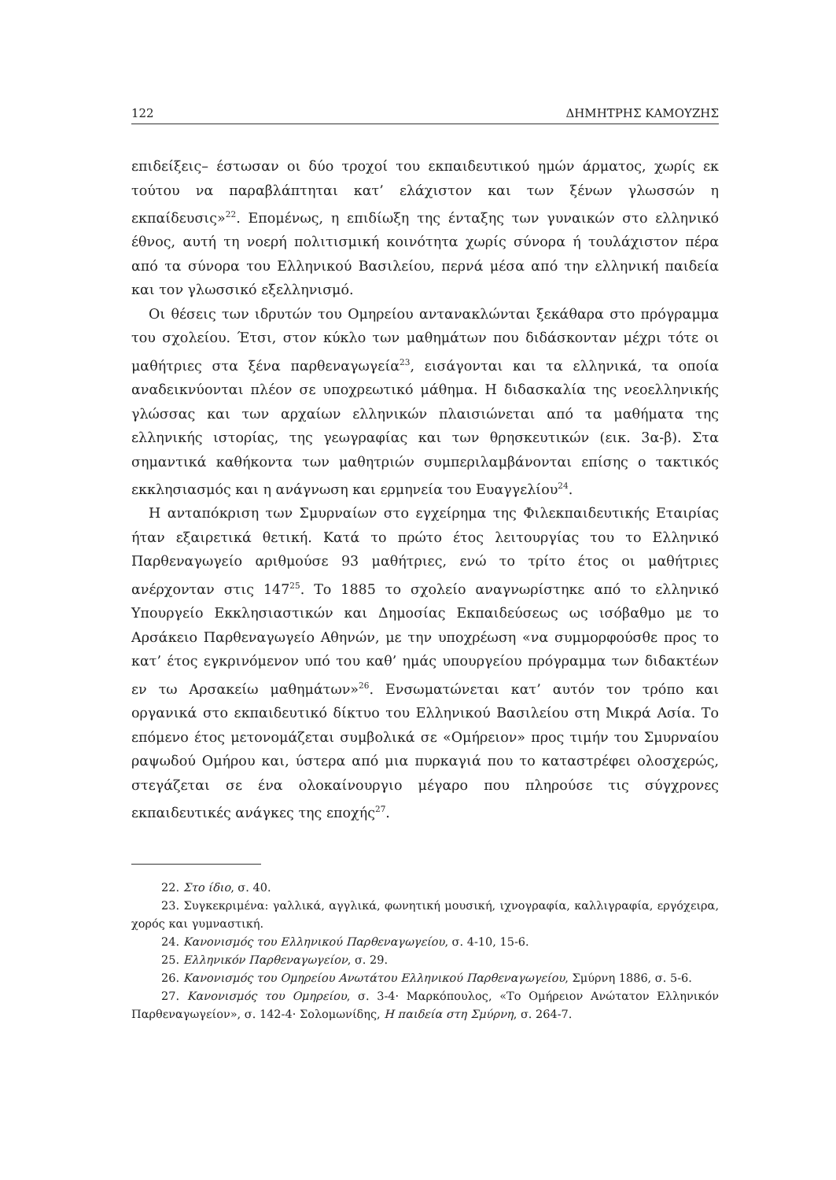122 ΔΗΜΗΤΡΗΣ ΚΑΜΟΥΖΗΣ
επιδείξεις– έστωσαν οι δύο τροχοί του εκπαιδευτικού ημών άρματος, χωρίς εκ τούτου να παραβλάπτηται κατ’ ελάχιστον και των ξένων γλωσσών η εκπαίδευσις»<sup>22</sup>. Επομένως, η επιδίωξη της ένταξης των γυναικών στο ελληνικό έθνος, αυτή τη νοερή πολιτισμική κοινότητα χωρίς σύνορα ή τουλάχιστον πέρα από τα σύνορα του Ελληνικού Βασιλείου, περνά μέσα από την ελληνική παιδεία και τον γλωσσικό εξελληνισμό.
Οι θέσεις των ιδρυτών του Ομηρείου αντανακλώνται ξεκάθαρα στο πρόγραμμα του σχολείου. Έτσι, στον κύκλο των μαθημάτων που διδάσκονταν μέχρι τότε οι μαθήτριες στα ξένα παρθεναγωγεία<sup>23</sup>, εισάγονται και τα ελληνικά, τα οποία αναδεικνύονται πλέον σε υποχρεωτικό μάθημα. Η διδασκαλία της νεοελληνικής γλώσσας και των αρχαίων ελληνικών πλαισιώνεται από τα μαθήματα της ελληνικής ιστορίας, της γεωγραφίας και των θρησκευτικών (εικ. 3α-β). Στα σημαντικά καθήκοντα των μαθητριών συμπεριλαμβάνονται επίσης ο τακτικός εκκλησιασμός και η ανάγνωση και ερμηνεία του Ευαγγελίου<sup>24</sup>.
Η ανταπόκριση των Σμυρναίων στο εγχείρημα της Φιλεκπαιδευτικής Εταιρίας ήταν εξαιρετικά θετική. Κατά το πρώτο έτος λειτουργίας του το Ελληνικό Παρθεναγωγείο αριθμούσε 93 μαθήτριες, ενώ το τρίτο έτος οι μαθήτριες ανέρχονταν στις 147<sup>25</sup>. Το 1885 το σχολείο αναγνωρίστηκε από το ελληνικό Υπουργείο Εκκλησιαστικών και Δημοσίας Εκπαιδεύσεως ως ισόβαθμο με το Αρσάκειο Παρθεναγωγείο Αθηνών, με την υποχρέωση «να συμμορφούσθε προς το κατ’ έτος εγκρινόμενον υπό του καθ’ ημάς υπουργείου πρόγραμμα των διδακτέων εν τω Αρσακείω μαθημάτων»<sup>26</sup>. Ενσωματώνεται κατ’ αυτόν τον τρόπο και οργανικά στο εκπαιδευτικό δίκτυο του Ελληνικού Βασιλείου στη Μικρά Ασία. Το επόμενο έτος μετονομάζεται συμβολικά σε «Ομήρειον» προς τιμήν του Σμυρναίου ραψωδού Ομήρου και, ύστερα από μια πυρκαγιά που το καταστρέφει ολοσχερώς, στεγάζεται σε ένα ολοκαίνουργιο μέγαρο που πληρούσε τις σύγχρονες εκπαιδευτικές ανάγκες της εποχής<sup>27</sup>.
22. Στο ίδιο, σ. 40.
23. Συγκεκριμένα: γαλλικά, αγγλικά, φωνητική μουσική, ιχνογραφία, καλλιγραφία, εργόχειρα, χορός και γυμναστική.
24. Κανονισμός του Ελληνικού Παρθεναγωγείου, σ. 4-10, 15-6.
25. Ελληνικόν Παρθεναγωγείον, σ. 29.
26. Κανονισμός του Ομηρείου Ανωτάτου Ελληνικού Παρθεναγωγείου, Σμύρνη 1886, σ. 5-6.
27. Κανονισμός του Ομηρείου, σ. 3-4· Μαρκόπουλος, «Το Ομήρειον Ανώτατον Ελληνικόν Παρθεναγωγείον», σ. 142-4· Σολομωνίδης, Η παιδεία στη Σμύρνη, σ. 264-7.